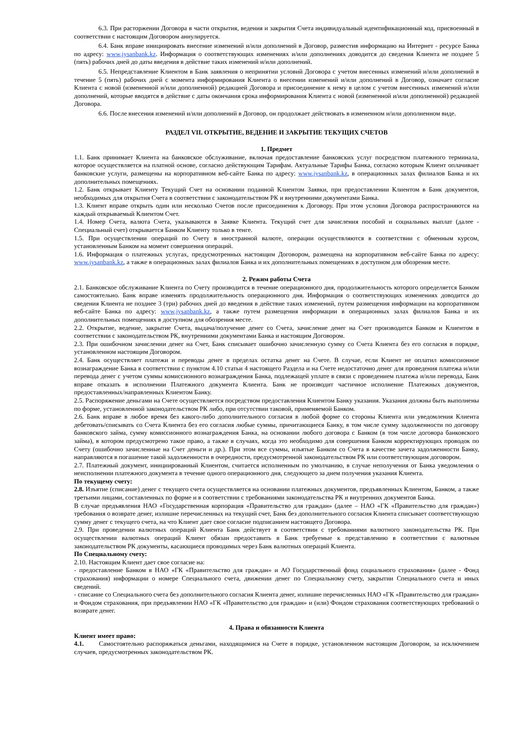6.3. При расторжении Договора в части открытия, ведения и закрытия Счета индивидуальный идентификационный код, присвоенный в соответствии с настоящим Договором аннулируется.
6.4. Банк вправе инициировать внесение изменений и/или дополнений в Договор, разместив информацию на Интернет - ресурсе Банка по адресу: www.jysanbank.kz. Информация о соответствующих изменениях и/или дополнениях доводится до сведения Клиента не позднее 5 (пять) рабочих дней до даты введения в действие таких изменений и/или дополнений.
6.5. Непредставление Клиентом в Банк заявления о непринятии условий Договора с учетом внесенных изменений и/или дополнений в течение 5 (пять) рабочих дней с момента информирования Клиента о внесении изменений и/или дополнений в Договор, означает согласие Клиента с новой (измененной и/или дополненной) редакцией Договора и присоединение к нему в целом с учетом внесенных изменений и/или дополнений, которые вводятся в действие с даты окончания срока информирования Клиента с новой (измененной и/или дополненной) редакцией Договора.
6.6. После внесения изменений и/или дополнений в Договор, он продолжает действовать в измененном и/или дополненном виде.
РАЗДЕЛ VII. ОТКРЫТИЕ, ВЕДЕНИЕ И ЗАКРЫТИЕ ТЕКУЩИХ СЧЕТОВ
1. Предмет
1.1. Банк принимает Клиента на банковское обслуживание, включая предоставление банковских услуг посредством платежного терминала, которое осуществляется на платной основе, согласно действующим Тарифам. Актуальные Тарифы Банка, согласно которым Клиент оплачивает банковские услуги, размещены на корпоративном веб-сайте Банка по адресу: www.jysanbank.kz, в операционных залах филиалов Банка и их дополнительных помещениях.
1.2. Банк открывает Клиенту Текущий Счет на основании поданной Клиентом Заявки, при предоставлении Клиентом в Банк документов, необходимых для открытия Счета в соответствии с законодательством РК и внутренними документами Банка.
1.3. Клиент вправе открыть один или несколько Счетов после присоединения к Договору. При этом условия Договора распространяются на каждый открываемый Клиентом Счет.
1.4. Номер Счета, валюта Счета, указываются в Заявке Клиента. Текущий счет для зачисления пособий и социальных выплат (далее - Специальный счет) открывается Банком Клиенту только в тенге.
1.5. При осуществлении операций по Счету в иностранной валюте, операции осуществляются в соответствии с обменным курсом, установленным Банком на момент совершения операций.
1.6. Информация о платежных услугах, предусмотренных настоящим Договором, размещена на корпоративном веб-сайте Банка по адресу: www.jysanbank.kz, а также в операционных залах филиалов Банка и их дополнительных помещениях в доступном для обозрения месте.
2. Режим работы Счета
2.1. Банковское обслуживание Клиента по Счету производится в течение операционного дня, продолжительность которого определяется Банком самостоятельно. Банк вправе изменять продолжительность операционного дня. Информация о соответствующих изменениях доводится до сведения Клиента не позднее 3 (три) рабочих дней до введения в действие таких изменений, путем размещения информации на корпоративном веб-сайте Банка по адресу: www.jysanbank.kz, а также путем размещения информации в операционных залах филиалов Банка и их дополнительных помещениях в доступном для обозрения месте.
2.2. Открытие, ведение, закрытие Счета, выдача/получение денег со Счета, зачисление денег на Счет производится Банком и Клиентом в соответствии с законодательством РК, внутренними документами Банка и настоящим Договором.
2.3. При ошибочном зачислении денег на Счет, Банк списывает ошибочно зачисленную сумму со Счета Клиента без его согласия в порядке, установленном настоящим Договором.
2.4. Банк осуществляет платежи и переводы денег в пределах остатка денег на Счете. В случае, если Клиент не оплатил комиссионное вознаграждение Банка в соответствии с пунктом 4.10 статьи 4 настоящего Раздела и на Счете недостаточно денег для проведения платежа и/или перевода денег с учетом суммы комиссионного вознаграждения Банка, подлежащей уплате в связи с проведением платежа и/или перевода, Банк вправе отказать в исполнении Платежного документа Клиента. Банк не производит частичное исполнение Платежных документов, предоставленных/направленных Клиентом Банку.
2.5. Распоряжение деньгами на Счете осуществляется посредством предоставления Клиентом Банку указания. Указания должны быть выполнены по форме, установленной законодательством РК либо, при отсутствии таковой, применяемой Банком.
2.6. Банк вправе в любое время без какого-либо дополнительного согласия в любой форме со стороны Клиента или уведомления Клиента дебетовать/списывать со Счета Клиента без его согласия любые суммы, причитающиеся Банку, в том числе сумму задолженности по договору банковского займа, сумму комиссионного вознаграждения Банка, на основании любого договора с Банком (в том числе договора банковского займа), в котором предусмотрено такое право, а также в случаях, когда это необходимо для совершения Банком корректирующих проводок по Счету (ошибочно зачисленные на Счет деньги и др.). При этом все суммы, изъятые Банком со Счета в качестве зачета задолженности Банку, направляются в погашение такой задолженности в очередности, предусмотренной законодательством РК или соответствующим договором.
2.7. Платежный документ, инициированный Клиентом, считается исполненным по умолчанию, в случае неполучения от Банка уведомления о неисполнении платежного документа в течение одного операционного дня, следующего за днем получения указания Клиента.
По текущему счету:
2.8. Изъятие (списание) денег с текущего счета осуществляется на основании платежных документов, предъявленных Клиентом, Банком, а также третьими лицами, составленных по форме и в соответствии с требованиями законодательства РК и внутренних документов Банка.
В случае предъявления НАО «Государственная корпорация «Правительство для граждан» (далее – НАО «ГК «Правительство для граждан») требования о возврате денег, излишне перечисленных на текущий счет, Банк без дополнительного согласия Клиента списывает соответствующую сумму денег с текущего счета, на что Клиент дает свое согласие подписанием настоящего Договора.
2.9. При проведении валютных операций Клиента Банк действует в соответствии с требованиями валютного законодательства РК. При осуществлении валютных операций Клиент обязан предоставить в Банк требуемые к представлению в соответствии с валютным законодательством РК документы, касающиеся проводимых через Банк валютных операций Клиента.
По Специальному счету:
2.10. Настоящим Клиент дает свое согласие на:
- предоставление Банком в НАО «ГК «Правительство для граждан» и АО Государственный фонд социального страхования» (далее - Фонд страхования) информации о номере Специального счета, движении денег по Специальному счету, закрытии Специального счета и иных сведений.
- списание со Специального счета без дополнительного согласия Клиента денег, излишне перечисленных НАО «ГК «Правительство для граждан» и Фондом страхования, при предъявлении НАО «ГК «Правительство для граждан» и (или) Фондом страхования соответствующих требований о возврате денег.
4. Права и обязанности Клиента
Клиент имеет право:
4.1. Самостоятельно распоряжаться деньгами, находящимися на Счете в порядке, установленном настоящим Договором, за исключением случаев, предусмотренных законодательством РК.